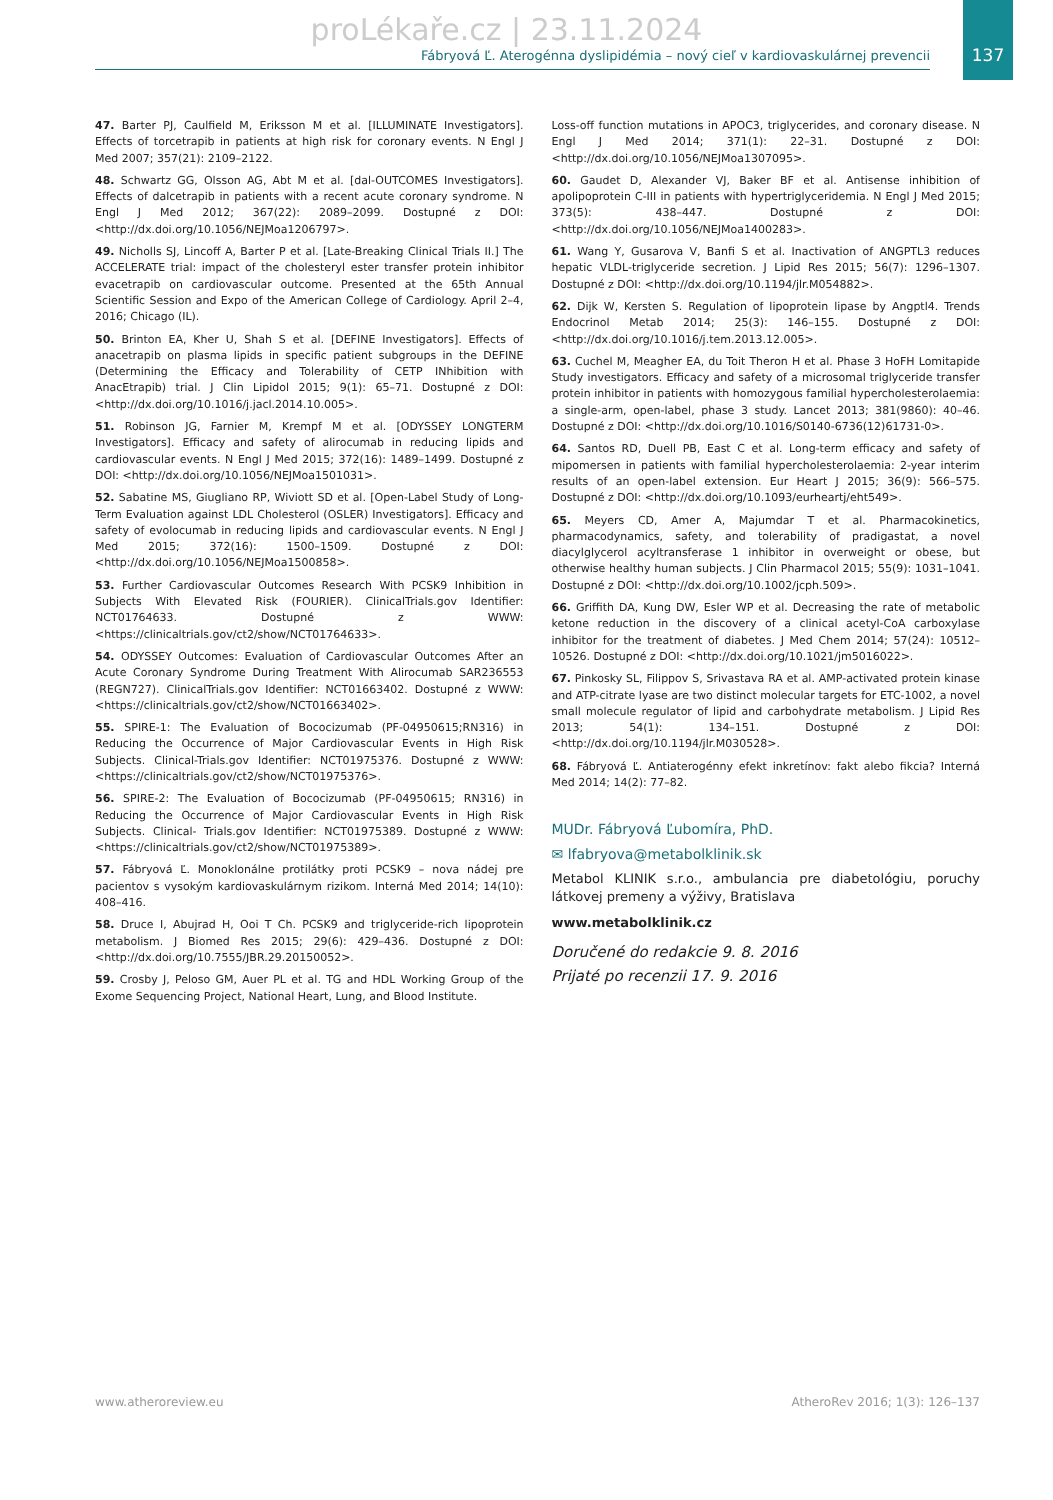137
proLékaře.cz | 23.11.2024
Fábryová Ľ. Aterogénna dyslipidémia – nový cieľ v kardiovaskulárnej prevencii
47. Barter PJ, Caulfield M, Eriksson M et al. [ILLUMINATE Investigators]. Effects of torcetrapib in patients at high risk for coronary events. N Engl J Med 2007; 357(21): 2109–2122.
48. Schwartz GG, Olsson AG, Abt M et al. [dal-OUTCOMES Investigators]. Effects of dalcetrapib in patients with a recent acute coronary syndrome. N Engl J Med 2012; 367(22): 2089–2099. Dostupné z DOI: <http://dx.doi.org/10.1056/NEJMoa1206797>.
49. Nicholls SJ, Lincoff A, Barter P et al. [Late-Breaking Clinical Trials II.] The ACCELERATE trial: impact of the cholesteryl ester transfer protein inhibitor evacetrapib on cardiovascular outcome. Presented at the 65th Annual Scientific Session and Expo of the American College of Cardiology. April 2–4, 2016; Chicago (IL).
50. Brinton EA, Kher U, Shah S et al. [DEFINE Investigators]. Effects of anacetrapib on plasma lipids in specific patient subgroups in the DEFINE (Determining the Efficacy and Tolerability of CETP INhibition with AnacEtrapib) trial. J Clin Lipidol 2015; 9(1): 65–71. Dostupné z DOI: <http://dx.doi.org/10.1016/j.jacl.2014.10.005>.
51. Robinson JG, Farnier M, Krempf M et al. [ODYSSEY LONGTERM Investigators]. Efficacy and safety of alirocumab in reducing lipids and cardiovascular events. N Engl J Med 2015; 372(16): 1489–1499. Dostupné z DOI: <http://dx.doi.org/10.1056/NEJMoa1501031>.
52. Sabatine MS, Giugliano RP, Wiviott SD et al. [Open-Label Study of Long-Term Evaluation against LDL Cholesterol (OSLER) Investigators]. Efficacy and safety of evolocumab in reducing lipids and cardiovascular events. N Engl J Med 2015; 372(16): 1500–1509. Dostupné z DOI: <http://dx.doi.org/10.1056/NEJMoa1500858>.
53. Further Cardiovascular Outcomes Research With PCSK9 Inhibition in Subjects With Elevated Risk (FOURIER). ClinicalTrials.gov Identifier: NCT01764633. Dostupné z WWW: <https://clinicaltrials.gov/ct2/show/NCT01764633>.
54. ODYSSEY Outcomes: Evaluation of Cardiovascular Outcomes After an Acute Coronary Syndrome During Treatment With Alirocumab SAR236553 (REGN727). ClinicalTrials.gov Identifier: NCT01663402. Dostupné z WWW: <https://clinicaltrials.gov/ct2/show/NCT01663402>.
55. SPIRE-1: The Evaluation of Bococizumab (PF-04950615;RN316) in Reducing the Occurrence of Major Cardiovascular Events in High Risk Subjects. Clinical-Trials.gov Identifier: NCT01975376. Dostupné z WWW: <https://clinicaltrials.gov/ct2/show/NCT01975376>.
56. SPIRE-2: The Evaluation of Bococizumab (PF-04950615; RN316) in Reducing the Occurrence of Major Cardiovascular Events in High Risk Subjects. Clinical- Trials.gov Identifier: NCT01975389. Dostupné z WWW: <https://clinicaltrials.gov/ct2/show/NCT01975389>.
57. Fábryová Ľ. Monoklonálne protilátky proti PCSK9 – nova nádej pre pacientov s vysokým kardiovaskulárnym rizikom. Interná Med 2014; 14(10): 408–416.
58. Druce I, Abujrad H, Ooi T Ch. PCSK9 and triglyceride-rich lipoprotein metabolism. J Biomed Res 2015; 29(6): 429–436. Dostupné z DOI: <http://dx.doi.org/10.7555/JBR.29.20150052>.
59. Crosby J, Peloso GM, Auer PL et al. TG and HDL Working Group of the Exome Sequencing Project, National Heart, Lung, and Blood Institute.
Loss-off function mutations in APOC3, triglycerides, and coronary disease. N Engl J Med 2014; 371(1): 22–31. Dostupné z DOI: <http://dx.doi.org/10.1056/NEJMoa1307095>.
60. Gaudet D, Alexander VJ, Baker BF et al. Antisense inhibition of apolipoprotein C-III in patients with hypertriglyceridemia. N Engl J Med 2015; 373(5): 438–447. Dostupné z DOI: <http://dx.doi.org/10.1056/NEJMoa1400283>.
61. Wang Y, Gusarova V, Banfi S et al. Inactivation of ANGPTL3 reduces hepatic VLDL-triglyceride secretion. J Lipid Res 2015; 56(7): 1296–1307. Dostupné z DOI: <http://dx.doi.org/10.1194/jlr.M054882>.
62. Dijk W, Kersten S. Regulation of lipoprotein lipase by Angptl4. Trends Endocrinol Metab 2014; 25(3): 146–155. Dostupné z DOI: <http://dx.doi.org/10.1016/j.tem.2013.12.005>.
63. Cuchel M, Meagher EA, du Toit Theron H et al. Phase 3 HoFH Lomitapide Study investigators. Efficacy and safety of a microsomal triglyceride transfer protein inhibitor in patients with homozygous familial hypercholesterolaemia: a single-arm, open-label, phase 3 study. Lancet 2013; 381(9860): 40–46. Dostupné z DOI: <http://dx.doi.org/10.1016/S0140-6736(12)61731-0>.
64. Santos RD, Duell PB, East C et al. Long-term efficacy and safety of mipomersen in patients with familial hypercholesterolaemia: 2-year interim results of an open-label extension. Eur Heart J 2015; 36(9): 566–575. Dostupné z DOI: <http://dx.doi.org/10.1093/eurheartj/eht549>.
65. Meyers CD, Amer A, Majumdar T et al. Pharmacokinetics, pharmacodynamics, safety, and tolerability of pradigastat, a novel diacylglycerol acyltransferase 1 inhibitor in overweight or obese, but otherwise healthy human subjects. J Clin Pharmacol 2015; 55(9): 1031–1041. Dostupné z DOI: <http://dx.doi.org/10.1002/jcph.509>.
66. Griffith DA, Kung DW, Esler WP et al. Decreasing the rate of metabolic ketone reduction in the discovery of a clinical acetyl-CoA carboxylase inhibitor for the treatment of diabetes. J Med Chem 2014; 57(24): 10512–10526. Dostupné z DOI: <http://dx.doi.org/10.1021/jm5016022>.
67. Pinkosky SL, Filippov S, Srivastava RA et al. AMP-activated protein kinase and ATP-citrate lyase are two distinct molecular targets for ETC-1002, a novel small molecule regulator of lipid and carbohydrate metabolism. J Lipid Res 2013; 54(1): 134–151. Dostupné z DOI: <http://dx.doi.org/10.1194/jlr.M030528>.
68. Fábryová Ľ. Antiaterogénny efekt inkretínov: fakt alebo fikcia? Interná Med 2014; 14(2): 77–82.
MUDr. Fábryová Ľubomíra, PhD.
✉ lfabryova@metabolklinik.sk
Metabol KLINIK s.r.o., ambulancia pre diabetológiu, poruchy látkovej premeny a výživy, Bratislava
www.metabolklinik.cz
Doručené do redakcie 9. 8. 2016
Prijaté po recenzii 17. 9. 2016
www.atheroreview.eu AtheroRev 2016; 1(3): 126–137